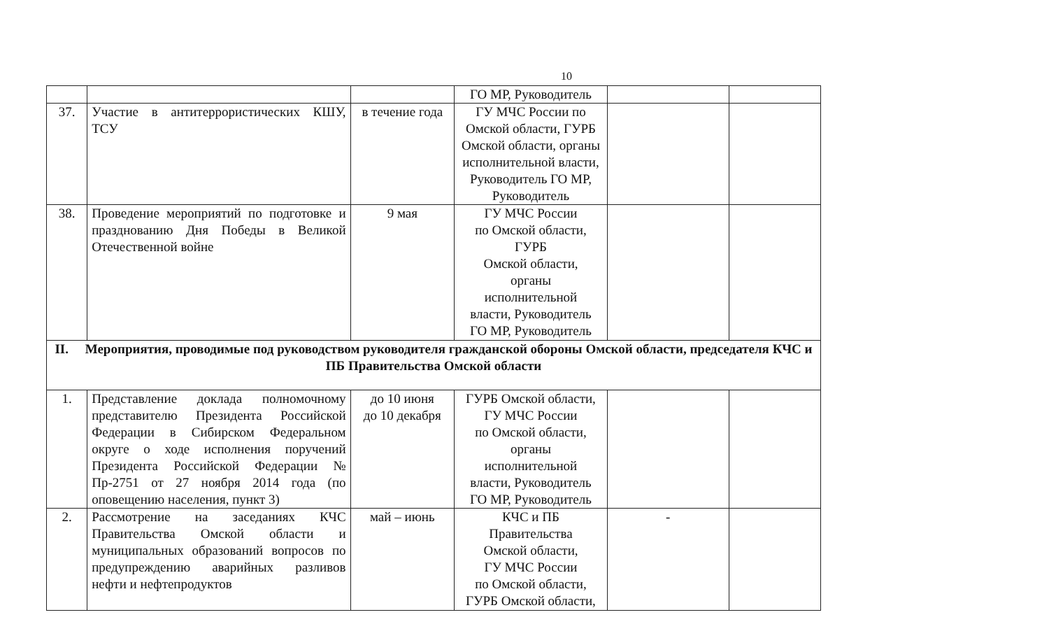10
| | | | ГО МР, Руководитель | | |
| 37. | Участие в антитеррористических КШУ, ТСУ | в течение года | ГУ МЧС России по Омской области, ГУРБ Омской области, органы исполнительной власти, Руководитель ГО МР, Руководитель | | |
| 38. | Проведение мероприятий по подготовке и празднованию Дня Победы в Великой Отечественной войне | 9 мая | ГУ МЧС России по Омской области, ГУРБ Омской области, органы исполнительной власти, Руководитель ГО МР, Руководитель | | |
| II. Мероприятия, проводимые под руководством руководителя гражданской обороны Омской области, председателя КЧС и ПБ Правительства Омской области | | | | | |
| 1. | Представление доклада полномочному представителю Президента Российской Федерации в Сибирском Федеральном округе о ходе исполнения поручений Президента Российской Федерации № Пр-2751 от 27 ноября 2014 года (по оповещению населения, пункт 3) | до 10 июня до 10 декабря | ГУРБ Омской области, ГУ МЧС России по Омской области, органы исполнительной власти, Руководитель ГО МР, Руководитель | | |
| 2. | Рассмотрение на заседаниях КЧС Правительства Омской области и муниципальных образований вопросов по предупреждению аварийных разливов нефти и нефтепродуктов | май – июнь | КЧС и ПБ Правительства Омской области, ГУ МЧС России по Омской области, ГУРБ Омской области, | - | |